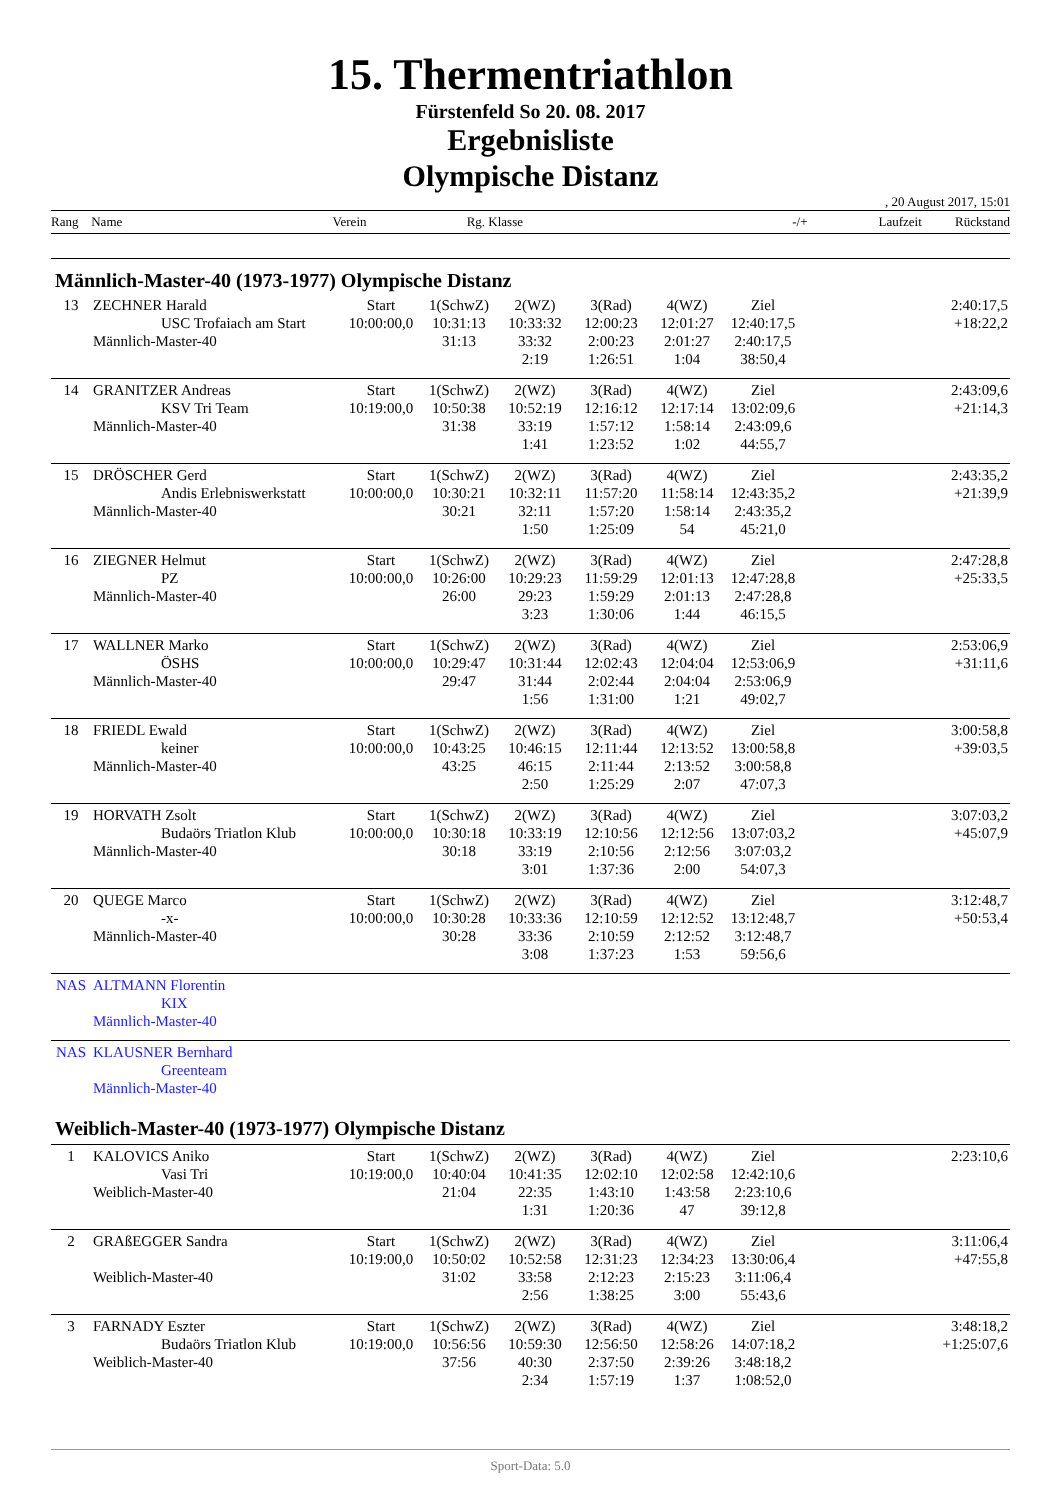15. Thermentriathlon
Fürstenfeld So 20. 08. 2017
Ergebnisliste
Olympische Distanz
, 20 August 2017, 15:01
Rang Name Verein Rg. Klasse -/+ Laufzeit Rückstand
Männlich-Master-40 (1973-1977) Olympische Distanz
| 13 | ZECHNER Harald | Start | 1(SchwZ) | 2(WZ) | 3(Rad) | 4(WZ) | Ziel | | 2:40:17,5 |
| | USC Trofaiach am Start | 10:00:00,0 | 10:31:13 | 10:33:32 | 12:00:23 | 12:01:27 | 12:40:17,5 | | +18:22,2 |
| | Männlich-Master-40 | | 31:13 | 33:32 | 2:00:23 | 2:01:27 | 2:40:17,5 | | |
| | | | | 2:19 | 1:26:51 | 1:04 | 38:50,4 | | |
| 14 | GRANITZER Andreas | Start | 1(SchwZ) | 2(WZ) | 3(Rad) | 4(WZ) | Ziel | | 2:43:09,6 |
| | KSV Tri Team | 10:19:00,0 | 10:50:38 | 10:52:19 | 12:16:12 | 12:17:14 | 13:02:09,6 | | +21:14,3 |
| | Männlich-Master-40 | | 31:38 | 33:19 | 1:57:12 | 1:58:14 | 2:43:09,6 | | |
| | | | | 1:41 | 1:23:52 | 1:02 | 44:55,7 | | |
| 15 | DRÖSCHER Gerd | Start | 1(SchwZ) | 2(WZ) | 3(Rad) | 4(WZ) | Ziel | | 2:43:35,2 |
| | Andis Erlebniswerkstatt | 10:00:00,0 | 10:30:21 | 10:32:11 | 11:57:20 | 11:58:14 | 12:43:35,2 | | +21:39,9 |
| | Männlich-Master-40 | | 30:21 | 32:11 | 1:57:20 | 1:58:14 | 2:43:35,2 | | |
| | | | | 1:50 | 1:25:09 | 54 | 45:21,0 | | |
| 16 | ZIEGNER Helmut | Start | 1(SchwZ) | 2(WZ) | 3(Rad) | 4(WZ) | Ziel | | 2:47:28,8 |
| | PZ | 10:00:00,0 | 10:26:00 | 10:29:23 | 11:59:29 | 12:01:13 | 12:47:28,8 | | +25:33,5 |
| | Männlich-Master-40 | | 26:00 | 29:23 | 1:59:29 | 2:01:13 | 2:47:28,8 | | |
| | | | | 3:23 | 1:30:06 | 1:44 | 46:15,5 | | |
| 17 | WALLNER Marko | Start | 1(SchwZ) | 2(WZ) | 3(Rad) | 4(WZ) | Ziel | | 2:53:06,9 |
| | ÖSHS | 10:00:00,0 | 10:29:47 | 10:31:44 | 12:02:43 | 12:04:04 | 12:53:06,9 | | +31:11,6 |
| | Männlich-Master-40 | | 29:47 | 31:44 | 2:02:44 | 2:04:04 | 2:53:06,9 | | |
| | | | | 1:56 | 1:31:00 | 1:21 | 49:02,7 | | |
| 18 | FRIEDL Ewald | Start | 1(SchwZ) | 2(WZ) | 3(Rad) | 4(WZ) | Ziel | | 3:00:58,8 |
| | keiner | 10:00:00,0 | 10:43:25 | 10:46:15 | 12:11:44 | 12:13:52 | 13:00:58,8 | | +39:03,5 |
| | Männlich-Master-40 | | 43:25 | 46:15 | 2:11:44 | 2:13:52 | 3:00:58,8 | | |
| | | | | 2:50 | 1:25:29 | 2:07 | 47:07,3 | | |
| 19 | HORVATH Zsolt | Start | 1(SchwZ) | 2(WZ) | 3(Rad) | 4(WZ) | Ziel | | 3:07:03,2 |
| | Budaörs Triatlon Klub | 10:00:00,0 | 10:30:18 | 10:33:19 | 12:10:56 | 12:12:56 | 13:07:03,2 | | +45:07,9 |
| | Männlich-Master-40 | | 30:18 | 33:19 | 2:10:56 | 2:12:56 | 3:07:03,2 | | |
| | | | | 3:01 | 1:37:36 | 2:00 | 54:07,3 | | |
| 20 | QUEGE Marco | Start | 1(SchwZ) | 2(WZ) | 3(Rad) | 4(WZ) | Ziel | | 3:12:48,7 |
| | -x- | 10:00:00,0 | 10:30:28 | 10:33:36 | 12:10:59 | 12:12:52 | 13:12:48,7 | | +50:53,4 |
| | Männlich-Master-40 | | 30:28 | 33:36 | 2:10:59 | 2:12:52 | 3:12:48,7 | | |
| | | | | 3:08 | 1:37:23 | 1:53 | 59:56,6 | | |
| NAS | ALTMANN Florentin | | | | | | | | |
| | KIX | | | | | | | | |
| | Männlich-Master-40 | | | | | | | | |
| NAS | KLAUSNER Bernhard | | | | | | | | |
| | Greenteam | | | | | | | | |
| | Männlich-Master-40 | | | | | | | | |
Weiblich-Master-40 (1973-1977) Olympische Distanz
| 1 | KALOVICS Aniko | Start | 1(SchwZ) | 2(WZ) | 3(Rad) | 4(WZ) | Ziel | | 2:23:10,6 |
| | Vasi Tri | 10:19:00,0 | 10:40:04 | 10:41:35 | 12:02:10 | 12:02:58 | 12:42:10,6 | | |
| | Weiblich-Master-40 | | 21:04 | 22:35 | 1:43:10 | 1:43:58 | 2:23:10,6 | | |
| | | | | 1:31 | 1:20:36 | 47 | 39:12,8 | | |
| 2 | GRAßEGGER Sandra | Start | 1(SchwZ) | 2(WZ) | 3(Rad) | 4(WZ) | Ziel | | 3:11:06,4 |
| | | 10:19:00,0 | 10:50:02 | 10:52:58 | 12:31:23 | 12:34:23 | 13:30:06,4 | | +47:55,8 |
| | Weiblich-Master-40 | | 31:02 | 33:58 | 2:12:23 | 2:15:23 | 3:11:06,4 | | |
| | | | | 2:56 | 1:38:25 | 3:00 | 55:43,6 | | |
| 3 | FARNADY Eszter | Start | 1(SchwZ) | 2(WZ) | 3(Rad) | 4(WZ) | Ziel | | 3:48:18,2 |
| | Budaörs Triatlon Klub | 10:19:00,0 | 10:56:56 | 10:59:30 | 12:56:50 | 12:58:26 | 14:07:18,2 | | +1:25:07,6 |
| | Weiblich-Master-40 | | 37:56 | 40:30 | 2:37:50 | 2:39:26 | 3:48:18,2 | | |
| | | | | 2:34 | 1:57:19 | 1:37 | 1:08:52,0 | | |
Sport-Data: 5.0